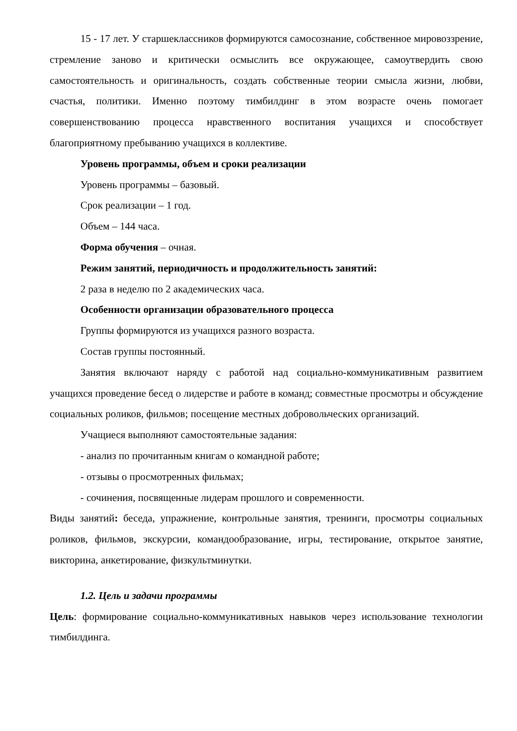15 - 17 лет. У старшеклассников формируются самосознание, собственное мировоззрение, стремление заново и критически осмыслить все окружающее, самоутвердить свою самостоятельность и оригинальность, создать собственные теории смысла жизни, любви, счастья, политики. Именно поэтому тимбилдинг в этом возрасте очень помогает совершенствованию процесса нравственного воспитания учащихся и способствует благоприятному пребыванию учащихся в коллективе.
Уровень программы, объем и сроки реализации
Уровень программы – базовый.
Срок реализации – 1 год.
Объем – 144 часа.
Форма обучения – очная.
Режим занятий, периодичность и продолжительность занятий:
2 раза в неделю по 2 академических часа.
Особенности организации образовательного процесса
Группы формируются из учащихся разного возраста.
Состав группы постоянный.
Занятия включают наряду с работой над социально-коммуникативным развитием учащихся проведение бесед о лидерстве и работе в команд; совместные просмотры и обсуждение социальных роликов, фильмов; посещение местных добровольческих организаций.
Учащиеся выполняют самостоятельные задания:
- анализ по прочитанным книгам о командной работе;
- отзывы о просмотренных фильмах;
- сочинения, посвященные лидерам прошлого и современности.
Виды занятий: беседа, упражнение, контрольные занятия, тренинги, просмотры социальных роликов, фильмов, экскурсии, командообразование, игры, тестирование, открытое занятие, викторина, анкетирование, физкультминутки.
1.2. Цель и задачи программы
Цель: формирование социально-коммуникативных навыков через использование технологии тимбилдинга.